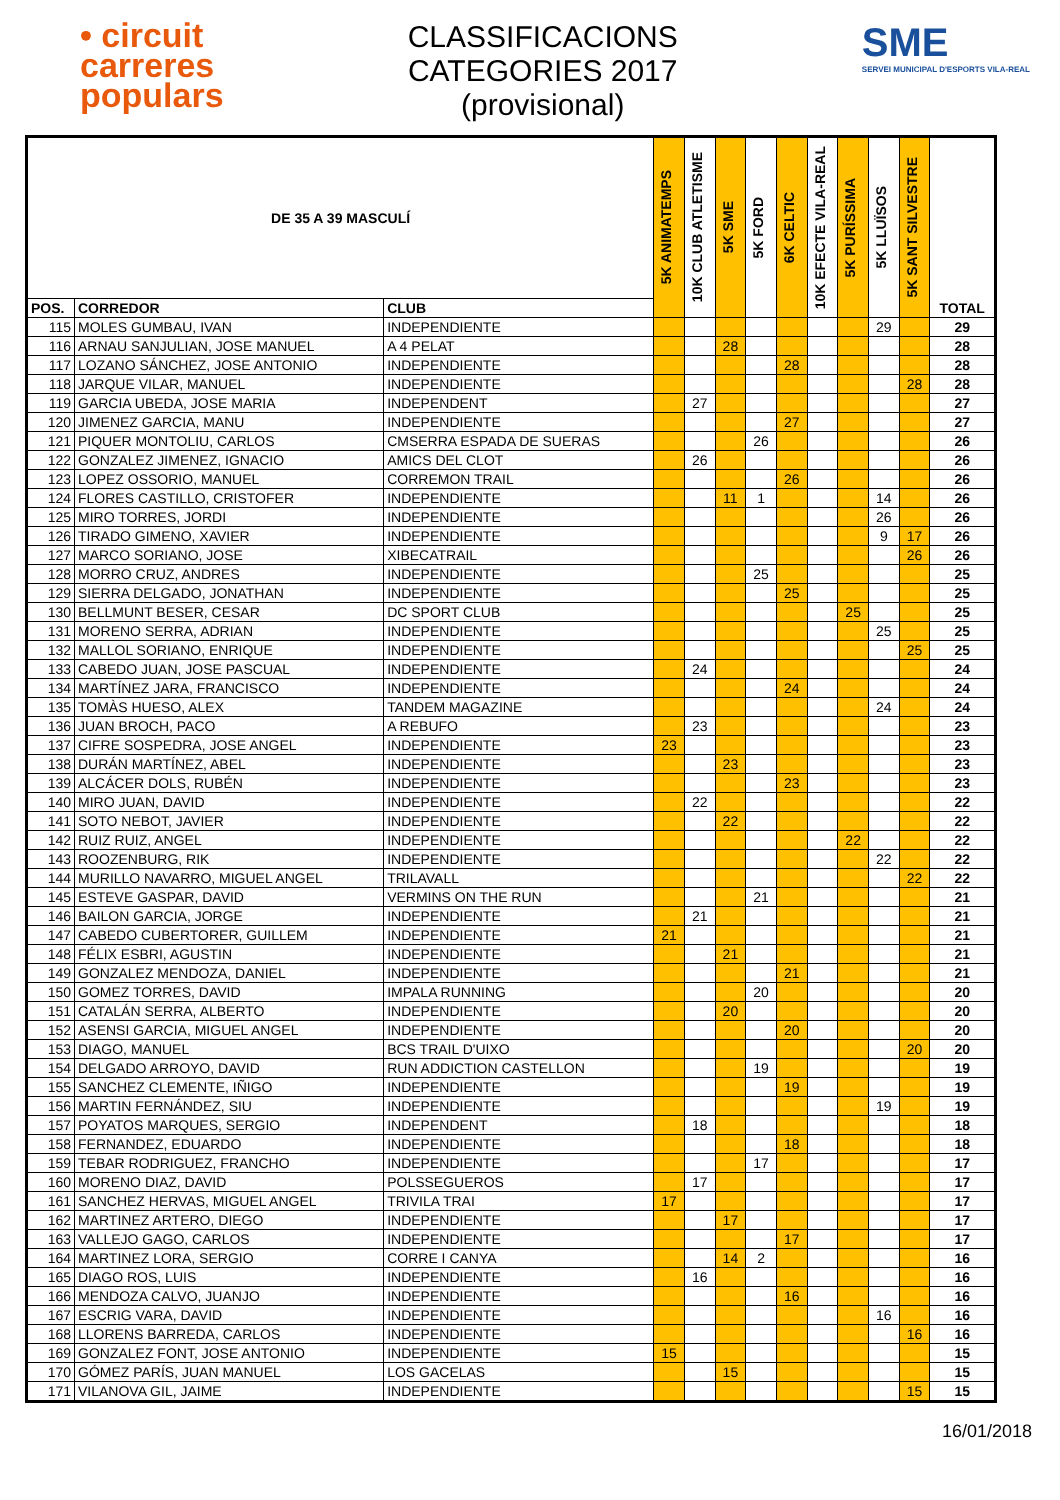• circuit
carreres
populars
CLASSIFICACIONS
CATEGORIES 2017
(provisional)
SME
SERVEI MUNICIPAL D'ESPORTS VILA-REAL
| DE 35 A 39 MASCULÍ | | | 5K ANIMATEMPS | 10K CLUB ATLETISME | 5K SME | 5K FORD | 6K CELTIC | 10K EFECTE VILA-REAL | 5K PURÍSSIMA | 5K LLUÏSOS | 5K SANT SILVESTRE | TOTAL |
| --- | --- | --- | --- | --- | --- | --- | --- | --- | --- | --- | --- | --- |
| POS. | CORREDOR | CLUB | | | | | | | | | | |
| 115 | MOLES GUMBAU, IVAN | INDEPENDIENTE | | | | | | | | 29 | | 29 |
| 116 | ARNAU SANJULIAN, JOSE MANUEL | A 4 PELAT | | | 28 | | | | | | | 28 |
| 117 | LOZANO SÁNCHEZ, JOSE ANTONIO | INDEPENDIENTE | | | | | 28 | | | | | 28 |
| 118 | JARQUE VILAR, MANUEL | INDEPENDIENTE | | | | | | | | | 28 | 28 |
| 119 | GARCIA UBEDA, JOSE MARIA | INDEPENDENT | | 27 | | | | | | | | 27 |
| 120 | JIMENEZ GARCIA, MANU | INDEPENDIENTE | | | | | 27 | | | | | 27 |
| 121 | PIQUER MONTOLIU, CARLOS | CMSERRA ESPADA DE SUERAS | | | | 26 | | | | | | 26 |
| 122 | GONZALEZ JIMENEZ, IGNACIO | AMICS DEL CLOT | | 26 | | | | | | | | 26 |
| 123 | LOPEZ OSSORIO, MANUEL | CORREMON TRAIL | | | | | 26 | | | | | 26 |
| 124 | FLORES CASTILLO, CRISTOFER | INDEPENDIENTE | | | 11 | 1 | | | | 14 | | 26 |
| 125 | MIRO TORRES, JORDI | INDEPENDIENTE | | | | | | | | 26 | | 26 |
| 126 | TIRADO GIMENO, XAVIER | INDEPENDIENTE | | | | | | | | 9 | 17 | 26 |
| 127 | MARCO SORIANO, JOSE | XIBECATRAIL | | | | | | | | | 26 | 26 |
| 128 | MORRO CRUZ, ANDRES | INDEPENDIENTE | | | | 25 | | | | | | 25 |
| 129 | SIERRA DELGADO, JONATHAN | INDEPENDIENTE | | | | | 25 | | | | | 25 |
| 130 | BELLMUNT BESER, CESAR | DC SPORT CLUB | | | | | | | 25 | | | 25 |
| 131 | MORENO SERRA, ADRIAN | INDEPENDIENTE | | | | | | | | 25 | | 25 |
| 132 | MALLOL SORIANO, ENRIQUE | INDEPENDIENTE | | | | | | | | | 25 | 25 |
| 133 | CABEDO JUAN, JOSE PASCUAL | INDEPENDIENTE | | 24 | | | | | | | | 24 |
| 134 | MARTÍNEZ JARA, FRANCISCO | INDEPENDIENTE | | | | | 24 | | | | | 24 |
| 135 | TOMÀS HUESO, ALEX | TANDEM MAGAZINE | | | | | | | | 24 | | 24 |
| 136 | JUAN BROCH, PACO | A REBUFO | | 23 | | | | | | | | 23 |
| 137 | CIFRE SOSPEDRA, JOSE ANGEL | INDEPENDIENTE | 23 | | | | | | | | | 23 |
| 138 | DURÁN MARTÍNEZ, ABEL | INDEPENDIENTE | | | 23 | | | | | | | 23 |
| 139 | ALCÁCER DOLS, RUBÉN | INDEPENDIENTE | | | | | 23 | | | | | 23 |
| 140 | MIRO JUAN, DAVID | INDEPENDIENTE | | 22 | | | | | | | | 22 |
| 141 | SOTO NEBOT, JAVIER | INDEPENDIENTE | | | 22 | | | | | | | 22 |
| 142 | RUIZ RUIZ, ANGEL | INDEPENDIENTE | | | | | | | 22 | | | 22 |
| 143 | ROOZENBURG, RIK | INDEPENDIENTE | | | | | | | | 22 | | 22 |
| 144 | MURILLO NAVARRO, MIGUEL ANGEL | TRILAVALL | | | | | | | | | 22 | 22 |
| 145 | ESTEVE GASPAR, DAVID | VERMINS ON THE RUN | | | | 21 | | | | | | 21 |
| 146 | BAILON GARCIA, JORGE | INDEPENDIENTE | | 21 | | | | | | | | 21 |
| 147 | CABEDO CUBERTORER, GUILLEM | INDEPENDIENTE | 21 | | | | | | | | | 21 |
| 148 | FÉLIX ESBRI, AGUSTIN | INDEPENDIENTE | | | 21 | | | | | | | 21 |
| 149 | GONZALEZ MENDOZA, DANIEL | INDEPENDIENTE | | | | | 21 | | | | | 21 |
| 150 | GOMEZ TORRES, DAVID | IMPALA RUNNING | | | | 20 | | | | | | 20 |
| 151 | CATALÁN SERRA, ALBERTO | INDEPENDIENTE | | | 20 | | | | | | | 20 |
| 152 | ASENSI GARCIA, MIGUEL ANGEL | INDEPENDIENTE | | | | | 20 | | | | | 20 |
| 153 | DIAGO, MANUEL | BCS TRAIL D'UIXO | | | | | | | | | 20 | 20 |
| 154 | DELGADO ARROYO, DAVID | RUN ADDICTION CASTELLON | | | | 19 | | | | | | 19 |
| 155 | SANCHEZ CLEMENTE, IÑIGO | INDEPENDIENTE | | | | | 19 | | | | | 19 |
| 156 | MARTIN FERNÁNDEZ, SIU | INDEPENDIENTE | | | | | | | | 19 | | 19 |
| 157 | POYATOS MARQUES, SERGIO | INDEPENDENT | | 18 | | | | | | | | 18 |
| 158 | FERNANDEZ, EDUARDO | INDEPENDIENTE | | | | | 18 | | | | | 18 |
| 159 | TEBAR RODRIGUEZ, FRANCHO | INDEPENDIENTE | | | | 17 | | | | | | 17 |
| 160 | MORENO DIAZ, DAVID | POLSSEGUEROS | | 17 | | | | | | | | 17 |
| 161 | SANCHEZ HERVAS, MIGUEL ANGEL | TRIVILA TRAI | 17 | | | | | | | | | 17 |
| 162 | MARTINEZ ARTERO, DIEGO | INDEPENDIENTE | | | 17 | | | | | | | 17 |
| 163 | VALLEJO GAGO, CARLOS | INDEPENDIENTE | | | | | 17 | | | | | 17 |
| 164 | MARTINEZ LORA, SERGIO | CORRE I CANYA | | | 14 | 2 | | | | | | 16 |
| 165 | DIAGO ROS, LUIS | INDEPENDIENTE | | 16 | | | | | | | | 16 |
| 166 | MENDOZA CALVO, JUANJO | INDEPENDIENTE | | | | | 16 | | | | | 16 |
| 167 | ESCRIG VARA, DAVID | INDEPENDIENTE | | | | | | | | 16 | | 16 |
| 168 | LLORENS BARREDA, CARLOS | INDEPENDIENTE | | | | | | | | | 16 | 16 |
| 169 | GONZALEZ FONT, JOSE ANTONIO | INDEPENDIENTE | 15 | | | | | | | | | 15 |
| 170 | GÓMEZ PARÍS, JUAN MANUEL | LOS GACELAS | | | 15 | | | | | | | 15 |
| 171 | VILANOVA GIL, JAIME | INDEPENDIENTE | | | | | | | | | 15 | 15 |
16/01/2018